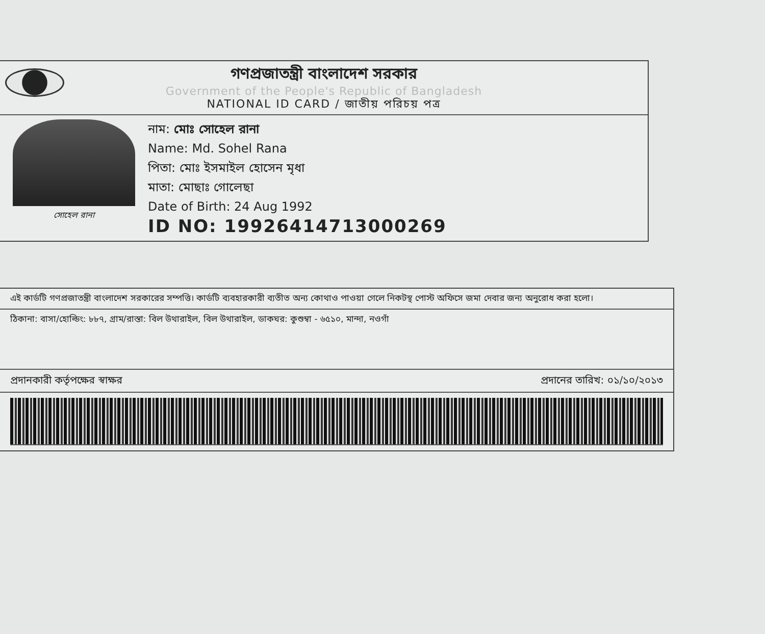গণপ্রজাতন্ত্রী বাংলাদেশ সরকার
Government of the People's Republic of Bangladesh
NATIONAL ID CARD / জাতীয় পরিচয় পত্র
সোহেল রানা
নাম: মোঃ সোহেল রানা
Name: Md. Sohel Rana
পিতা: মোঃ ইসমাইল হোসেন মৃধা
মাতা: মোছাঃ গোলেছা
Date of Birth: 24 Aug 1992
ID NO: 19926414713000269
এই কার্ডটি গণপ্রজাতন্ত্রী বাংলাদেশ সরকারের সম্পত্তি। কার্ডটি ব্যবহারকারী ব্যতীত অন্য কোথাও পাওয়া গেলে নিকটস্থ পোস্ট অফিসে জমা দেবার জন্য অনুরোধ করা হলো।
ঠিকানা: বাসা/হোল্ডিং: ৮৮৭, গ্রাম/রাস্তা: বিল উথারাইল, বিল উথারাইল, ডাকঘর: কুশুম্বা - ৬৫১০, মান্দা, নওগাঁ
প্রদানকারী কর্তৃপক্ষের স্বাক্ষর প্রদানের তারিখ: ০১/১০/২০১৩